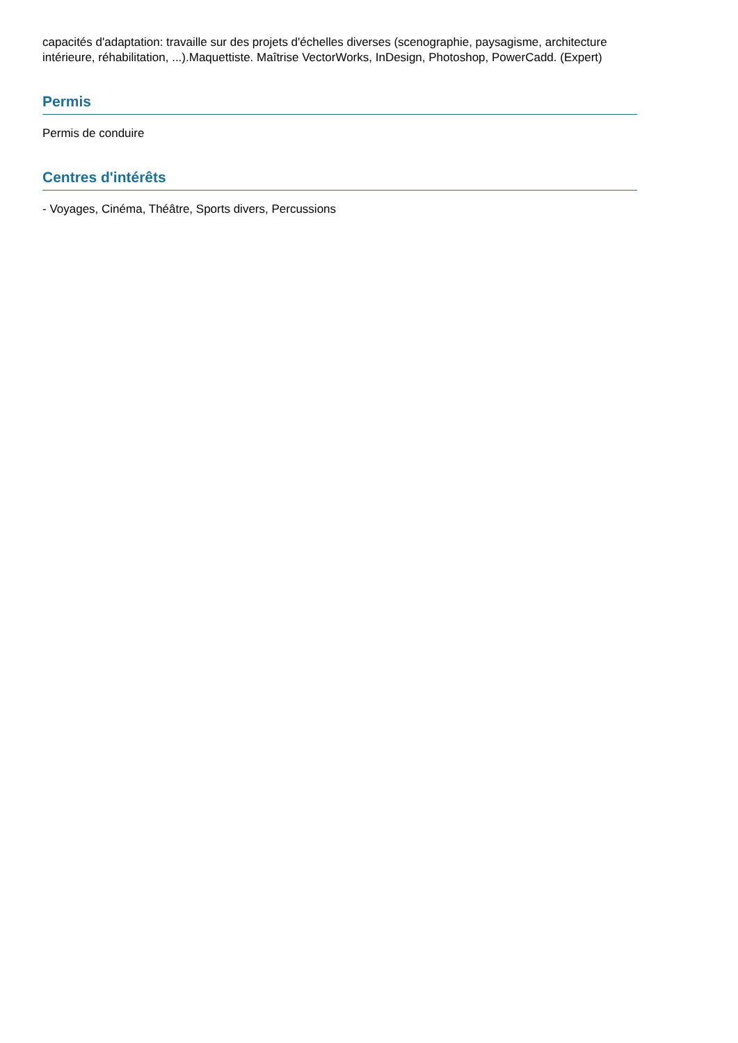capacités d'adaptation: travaille sur des projets d'échelles diverses (scenographie, paysagisme, architecture intérieure, réhabilitation, ...).Maquettiste. Maîtrise VectorWorks, InDesign, Photoshop, PowerCadd. (Expert)
Permis
Permis de conduire
Centres d'intérêts
- Voyages, Cinéma, Théâtre, Sports divers, Percussions